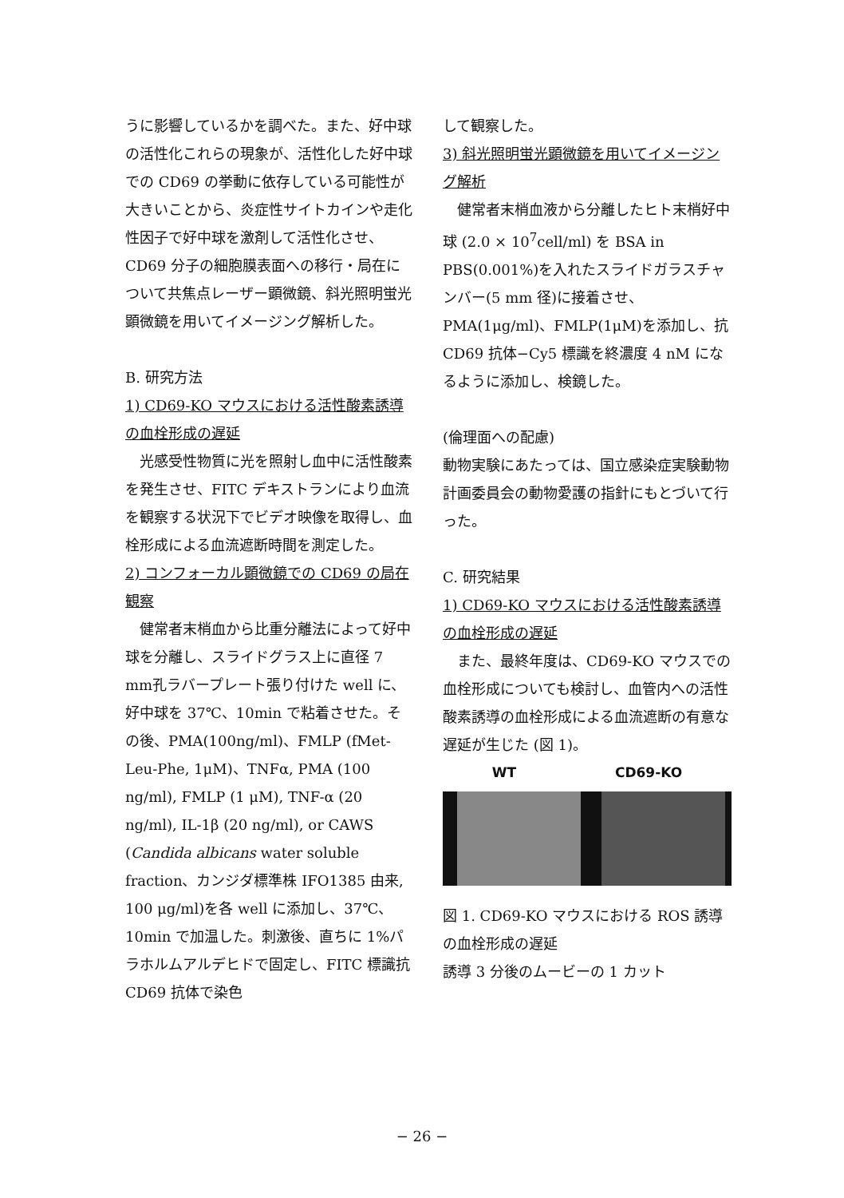うに影響しているかを調べた。また、好中球の活性化これらの現象が、活性化した好中球での CD69 の挙動に依存している可能性が大きいことから、炎症性サイトカインや走化性因子で好中球を激剤して活性化させ、CD69 分子の細胞膜表面への移行・局在について共焦点レーザー顕微鏡、斜光照明蛍光顕微鏡を用いてイメージング解析した。
B. 研究方法
1) CD69-KO マウスにおける活性酸素誘導の血栓形成の遅延
光感受性物質に光を照射し血中に活性酸素を発生させ、FITC デキストランにより血流を観察する状況下でビデオ映像を取得し、血栓形成による血流遮断時間を測定した。
2) コンフォーカル顕微鏡での CD69 の局在観察
健常者末梢血から比重分離法によって好中球を分離し、スライドグラス上に直径 7 mm孔ラバープレート張り付けた well に、好中球を 37℃、10min で粘着させた。その後、PMA(100ng/ml)、FMLP (fMet-Leu-Phe, 1μM)、TNFα, PMA (100 ng/ml), FMLP (1 μM), TNF-α (20 ng/ml), IL-1β (20 ng/ml), or CAWS (Candida albicans water soluble fraction、カンジダ標準株 IFO1385 由来, 100 μg/ml)を各 well に添加し、37℃、10min で加温した。刺激後、直ちに 1%パラホルムアルデヒドで固定し、FITC 標識抗 CD69 抗体で染色
して観察した。
3) 斜光照明蛍光顕微鏡を用いてイメージング解析
健常者末梢血液から分離したヒト末梢好中球 (2.0 × 10<sup>7</sup>cell/ml) を BSA in PBS(0.001%)を入れたスライドガラスチャンバー(5 mm 径)に接着させ、PMA(1μg/ml)、FMLP(1μM)を添加し、抗 CD69 抗体−Cy5 標識を終濃度 4 nM になるように添加し、検鏡した。
(倫理面への配慮)
動物実験にあたっては、国立感染症実験動物計画委員会の動物愛護の指針にもとづいて行った。
C. 研究結果
1) CD69-KO マウスにおける活性酸素誘導の血栓形成の遅延
また、最終年度は、CD69-KO マウスでの血栓形成についても検討し、血管内への活性酸素誘導の血栓形成による血流遮断の有意な遅延が生じた (図 1)。
WT CD69-KO
図 1. CD69-KO マウスにおける ROS 誘導の血栓形成の遅延
誘導 3 分後のムービーの 1 カット
− 26 −